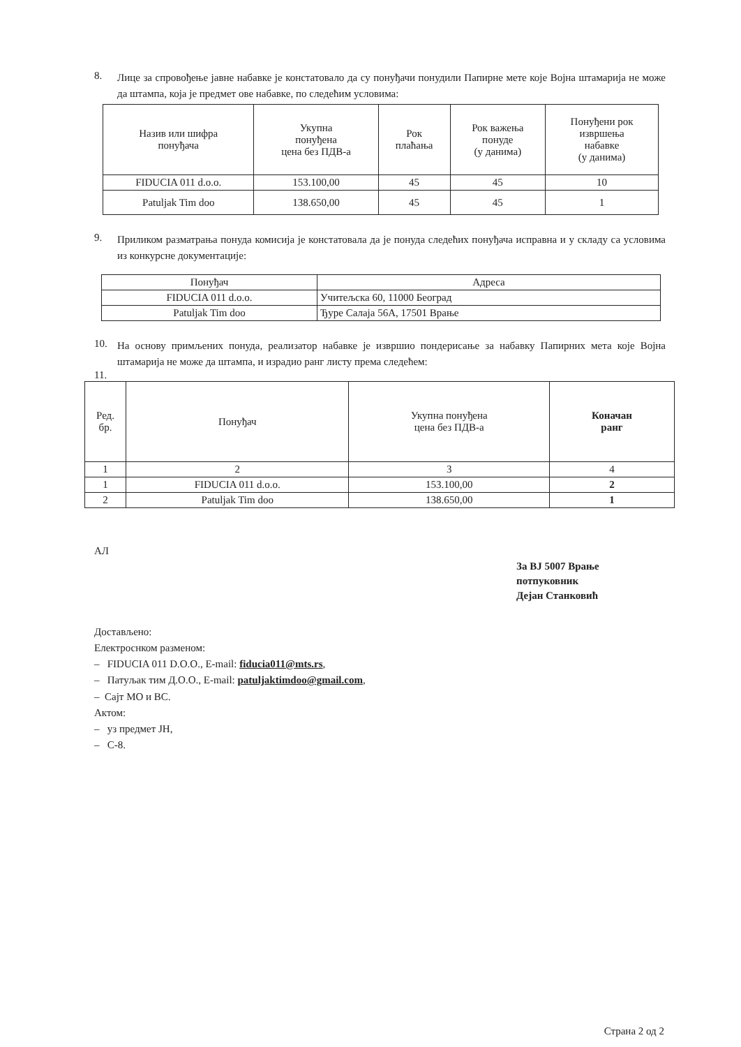8.
Лице за спровођење јавне набавке је констатовало да су понуђачи понудили Папирне мете које Војна штамарија не може да штампа, која је предмет ове набавке, по следећим условима:
| Назив или шифра понуђача | Укупна понуђена цена без ПДВ-а | Рок плаћања | Рок важења понуде (у данима) | Понуђени рок извршења набавке (у данима) |
| --- | --- | --- | --- | --- |
| FIDUCIA 011 d.o.o. | 153.100,00 | 45 | 45 | 10 |
| Patuljak Tim doo | 138.650,00 | 45 | 45 | 1 |
9.
Приликом разматрања понуда комисија је констатовала да је понуда следећих понуђача исправна и у складу са условима из конкурсне документације:
| Понуђач | Адреса |
| FIDUCIA 011 d.o.o. | Учитељска 60, 11000 Београд |
| Patuljak Tim doo | Ђуре Салаја 56А, 17501 Врање |
10.
На основу примљених понуда, реализатор набавке је извршио пондерисање за набавку Папирних мета које Војна штамарија не може да штампа, и израдио ранг листу према следећем:
11.
| Ред. бр. | Понуђач | Укупна понуђена цена без ПДВ-а | Коначан ранг |
| --- | --- | --- | --- |
| 1 | 2 | 3 | 4 |
| 1 | FIDUCIA 011 d.o.o. | 153.100,00 | 2 |
| 2 | Patuljak Tim doo | 138.650,00 | 1 |
АЛ
За ВЈ 5007 Врање
потпуковник
Дејан Станковић
Достављено:
Електроснком разменом:
– FIDUCIA 011 D.O.O., E-mail: fiducia011@mts.rs,
– Патуљак тим Д.О.О., E-mail: patuljaktimdoo@gmail.com,
– Сајт МО и ВС.
Актом:
– уз предмет ЈН,
– С-8.
Страна 2 од 2